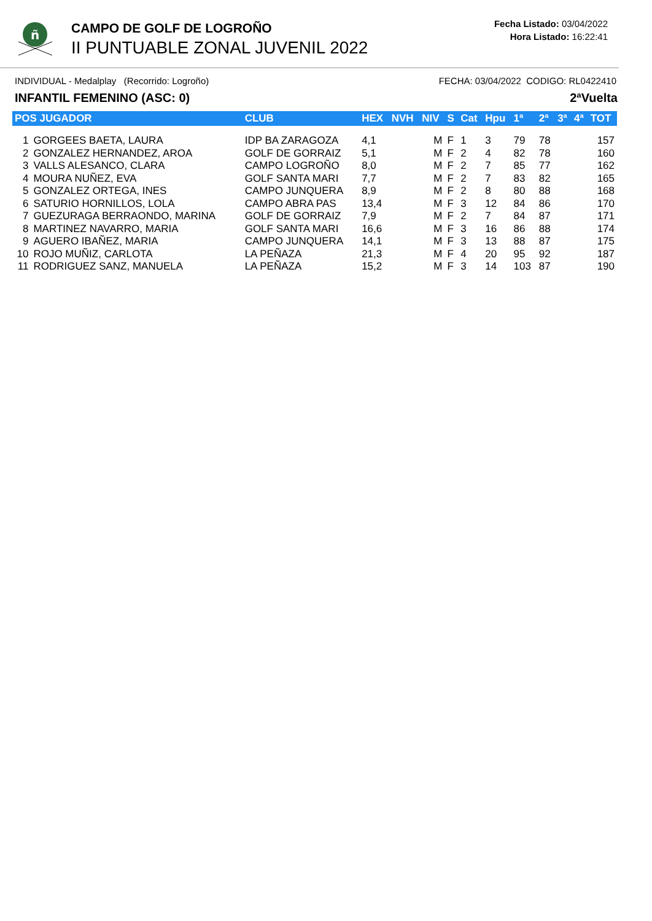ñ
CAMPO DE GOLF DE LOGROÑO
II PUNTUABLE ZONAL JUVENIL 2022
Fecha Listado: 03/04/2022
Hora Listado: 16:22:41
INDIVIDUAL - Medalplay (Recorrido: Logroño) FECHA: 03/04/2022 CODIGO: RL0422410
INFANTIL FEMENINO (ASC: 0) 2ªVuelta
| POS JUGADOR | | CLUB | HEX | NVH | NIV | S | Cat | Hpu | 1ª | 2ª | 3ª | 4ª | TOT |
| --- | --- | --- | --- | --- | --- | --- | --- | --- | --- | --- | --- | --- | --- |
| 1 | GORGEES BAETA, LAURA | IDP BA ZARAGOZA | 4,1 | | M | F | 1 | 3 | 79 | 78 | | | 157 |
| 2 | GONZALEZ HERNANDEZ, AROA | GOLF DE GORRAIZ | 5,1 | | M | F | 2 | 4 | 82 | 78 | | | 160 |
| 3 | VALLS ALESANCO, CLARA | CAMPO LOGROÑO | 8,0 | | M | F | 2 | 7 | 85 | 77 | | | 162 |
| 4 | MOURA NUÑEZ, EVA | GOLF SANTA MARI | 7,7 | | M | F | 2 | 7 | 83 | 82 | | | 165 |
| 5 | GONZALEZ ORTEGA, INES | CAMPO JUNQUERA | 8,9 | | M | F | 2 | 8 | 80 | 88 | | | 168 |
| 6 | SATURIO HORNILLOS, LOLA | CAMPO ABRA PAS | 13,4 | | M | F | 3 | 12 | 84 | 86 | | | 170 |
| 7 | GUEZURAGA BERRAONDO, MARINA | GOLF DE GORRAIZ | 7,9 | | M | F | 2 | 7 | 84 | 87 | | | 171 |
| 8 | MARTINEZ NAVARRO, MARIA | GOLF SANTA MARI | 16,6 | | M | F | 3 | 16 | 86 | 88 | | | 174 |
| 9 | AGUERO IBAÑEZ, MARIA | CAMPO JUNQUERA | 14,1 | | M | F | 3 | 13 | 88 | 87 | | | 175 |
| 10 | ROJO MUÑIZ, CARLOTA | LA PEÑAZA | 21,3 | | M | F | 4 | 20 | 95 | 92 | | | 187 |
| 11 | RODRIGUEZ SANZ, MANUELA | LA PEÑAZA | 15,2 | | M | F | 3 | 14 | 103 | 87 | | | 190 |